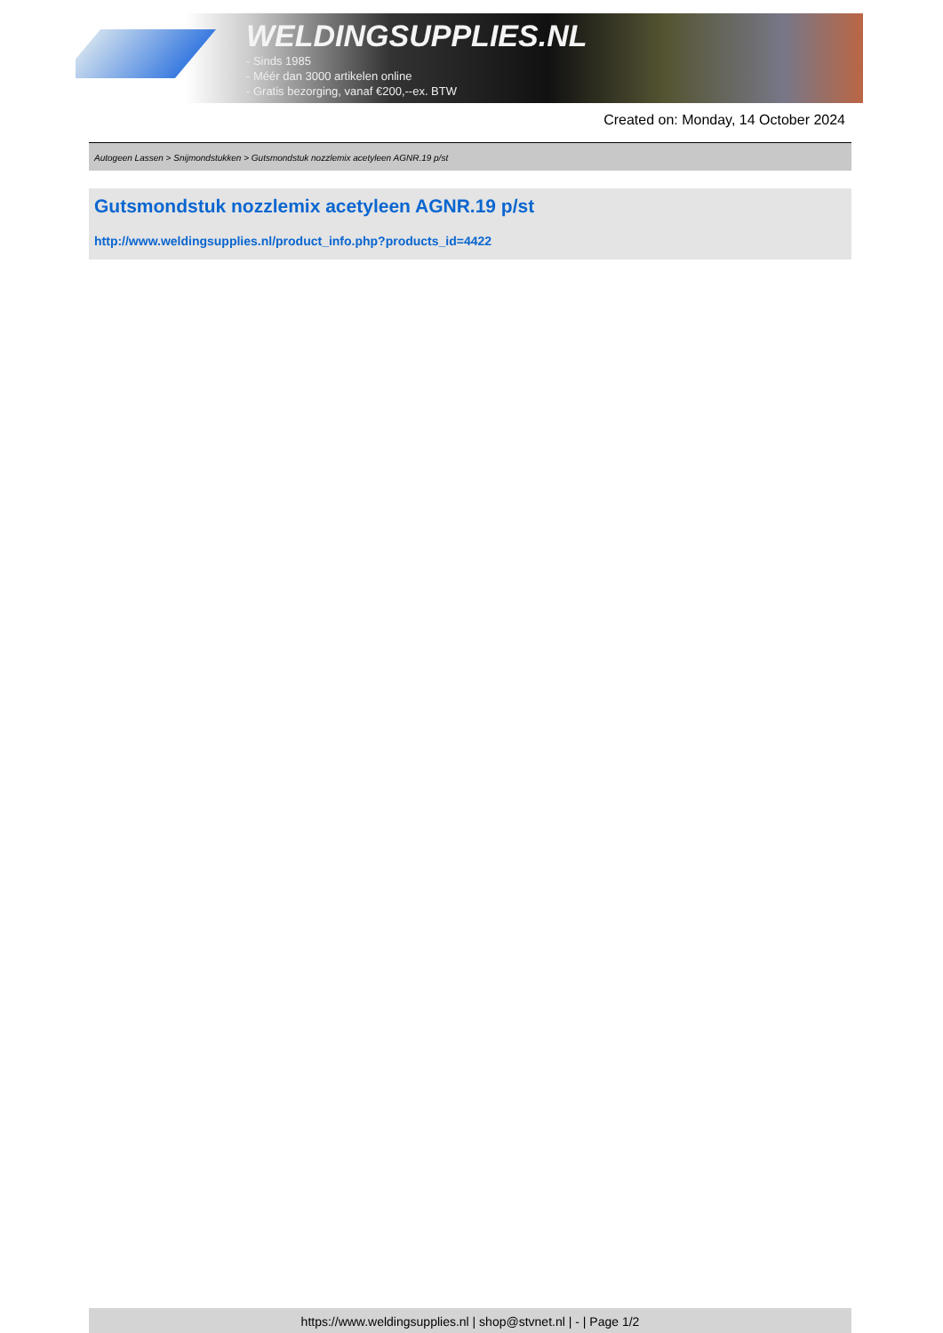WELDINGSUPPLIES.NL
- Sinds 1985
- Méér dan 3000 artikelen online
- Gratis bezorging, vanaf €200,--ex. BTW
Created on: Monday, 14 October 2024
Autogeen Lassen > Snijmondstukken > Gutsmondstuk nozzlemix acetyleen AGNR.19 p/st
Gutsmondstuk nozzlemix acetyleen AGNR.19 p/st
http://www.weldingsupplies.nl/product_info.php?products_id=4422
https://www.weldingsupplies.nl | shop@stvnet.nl | - | Page 1/2